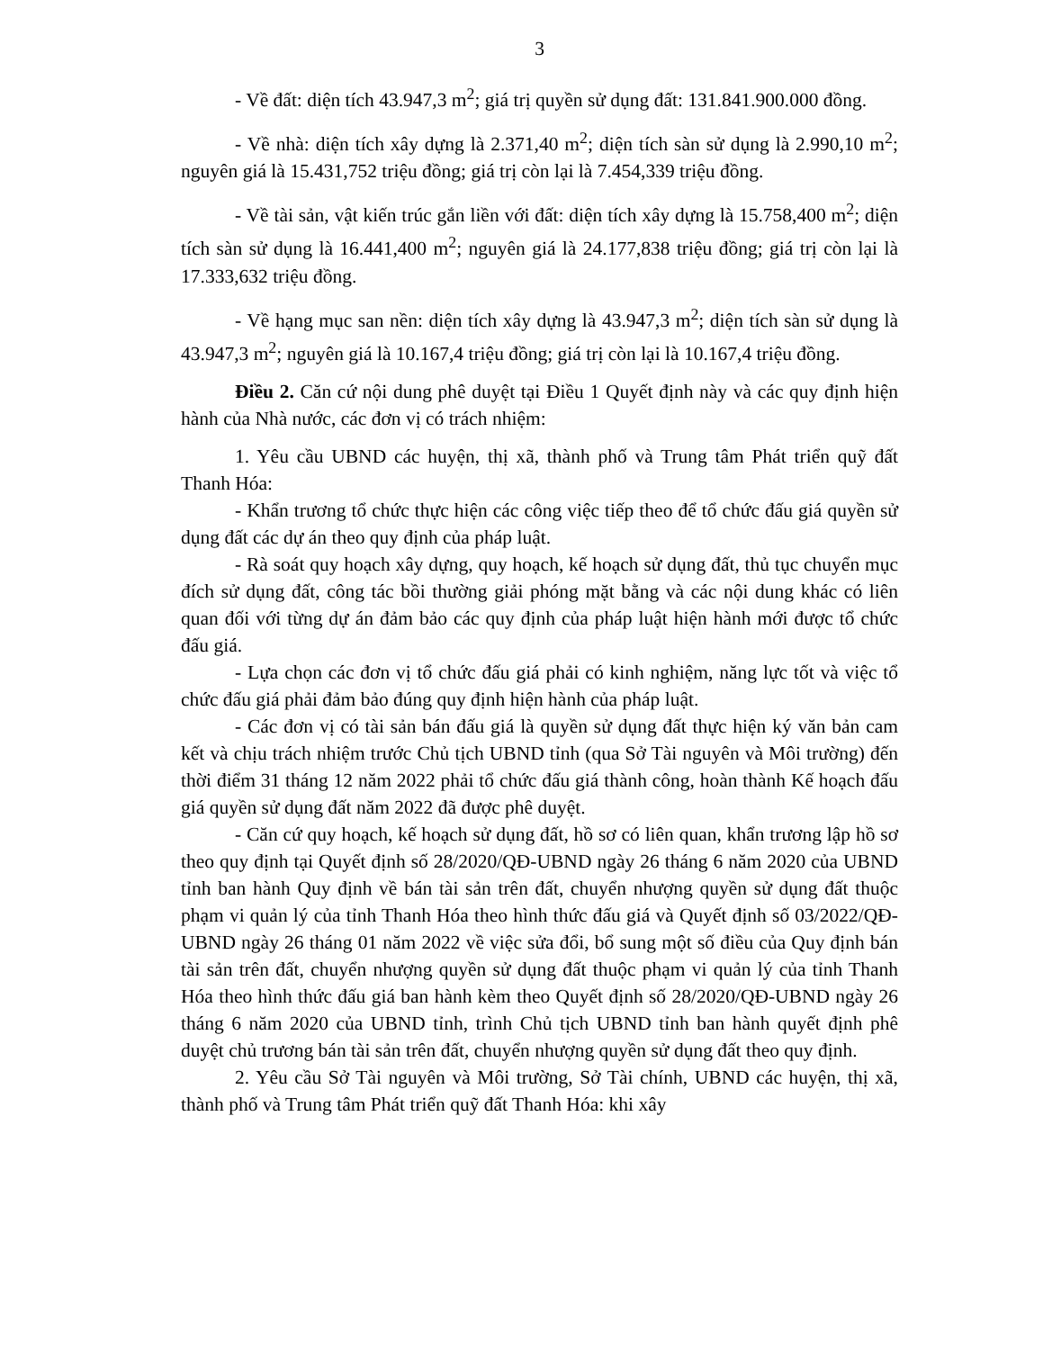3
- Về đất: diện tích 43.947,3 m<sup>2</sup>; giá trị quyền sử dụng đất: 131.841.900.000 đồng.
- Về nhà: diện tích xây dựng là 2.371,40 m<sup>2</sup>; diện tích sàn sử dụng là 2.990,10 m<sup>2</sup>; nguyên giá là 15.431,752 triệu đồng; giá trị còn lại là 7.454,339 triệu đồng.
- Về tài sản, vật kiến trúc gắn liền với đất: diện tích xây dựng là 15.758,400 m<sup>2</sup>; diện tích sàn sử dụng là 16.441,400 m<sup>2</sup>; nguyên giá là 24.177,838 triệu đồng; giá trị còn lại là 17.333,632 triệu đồng.
- Về hạng mục san nền: diện tích xây dựng là 43.947,3 m<sup>2</sup>; diện tích sàn sử dụng là 43.947,3 m<sup>2</sup>; nguyên giá là 10.167,4 triệu đồng; giá trị còn lại là 10.167,4 triệu đồng.
Điều 2. Căn cứ nội dung phê duyệt tại Điều 1 Quyết định này và các quy định hiện hành của Nhà nước, các đơn vị có trách nhiệm:
1. Yêu cầu UBND các huyện, thị xã, thành phố và Trung tâm Phát triển quỹ đất Thanh Hóa:
- Khẩn trương tổ chức thực hiện các công việc tiếp theo để tổ chức đấu giá quyền sử dụng đất các dự án theo quy định của pháp luật.
- Rà soát quy hoạch xây dựng, quy hoạch, kế hoạch sử dụng đất, thủ tục chuyển mục đích sử dụng đất, công tác bồi thường giải phóng mặt bằng và các nội dung khác có liên quan đối với từng dự án đảm bảo các quy định của pháp luật hiện hành mới được tổ chức đấu giá.
- Lựa chọn các đơn vị tổ chức đấu giá phải có kinh nghiệm, năng lực tốt và việc tổ chức đấu giá phải đảm bảo đúng quy định hiện hành của pháp luật.
- Các đơn vị có tài sản bán đấu giá là quyền sử dụng đất thực hiện ký văn bản cam kết và chịu trách nhiệm trước Chủ tịch UBND tỉnh (qua Sở Tài nguyên và Môi trường) đến thời điểm 31 tháng 12 năm 2022 phải tổ chức đấu giá thành công, hoàn thành Kế hoạch đấu giá quyền sử dụng đất năm 2022 đã được phê duyệt.
- Căn cứ quy hoạch, kế hoạch sử dụng đất, hồ sơ có liên quan, khẩn trương lập hồ sơ theo quy định tại Quyết định số 28/2020/QĐ-UBND ngày 26 tháng 6 năm 2020 của UBND tỉnh ban hành Quy định về bán tài sản trên đất, chuyển nhượng quyền sử dụng đất thuộc phạm vi quản lý của tỉnh Thanh Hóa theo hình thức đấu giá và Quyết định số 03/2022/QĐ-UBND ngày 26 tháng 01 năm 2022 về việc sửa đổi, bổ sung một số điều của Quy định bán tài sản trên đất, chuyển nhượng quyền sử dụng đất thuộc phạm vi quản lý của tỉnh Thanh Hóa theo hình thức đấu giá ban hành kèm theo Quyết định số 28/2020/QĐ-UBND ngày 26 tháng 6 năm 2020 của UBND tỉnh, trình Chủ tịch UBND tỉnh ban hành quyết định phê duyệt chủ trương bán tài sản trên đất, chuyển nhượng quyền sử dụng đất theo quy định.
2. Yêu cầu Sở Tài nguyên và Môi trường, Sở Tài chính, UBND các huyện, thị xã, thành phố và Trung tâm Phát triển quỹ đất Thanh Hóa: khi xây